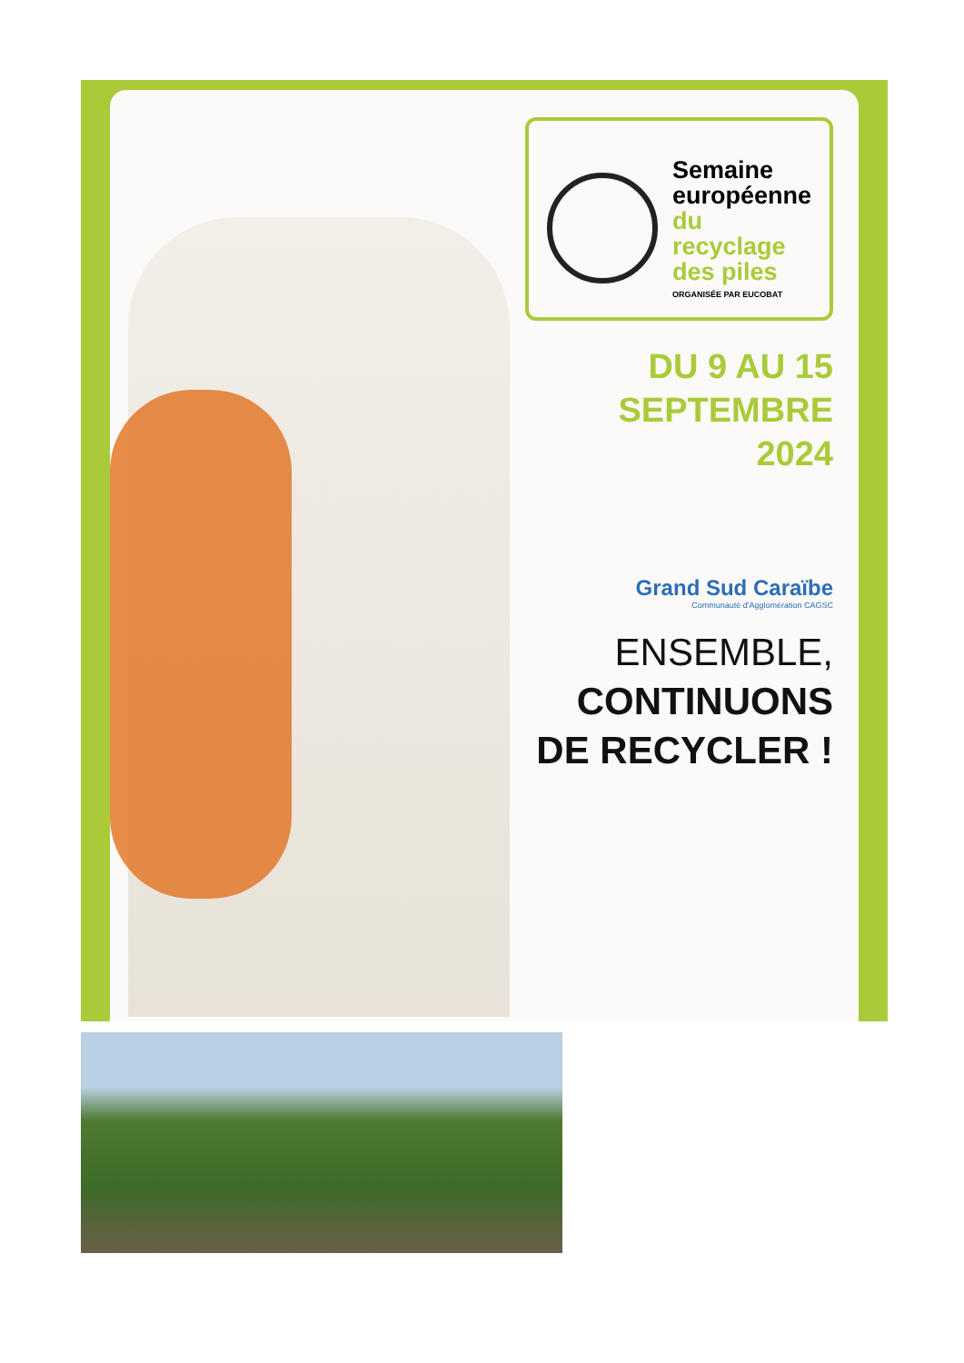Semaine
européenne
du recyclage
des piles
ORGANISÉE PAR EUCOBAT
DU 9 AU 15
SEPTEMBRE
2024
Grand Sud Caraïbe
Communauté d'Agglomération CAGSC
ENSEMBLE,
CONTINUONS
DE RECYCLER !